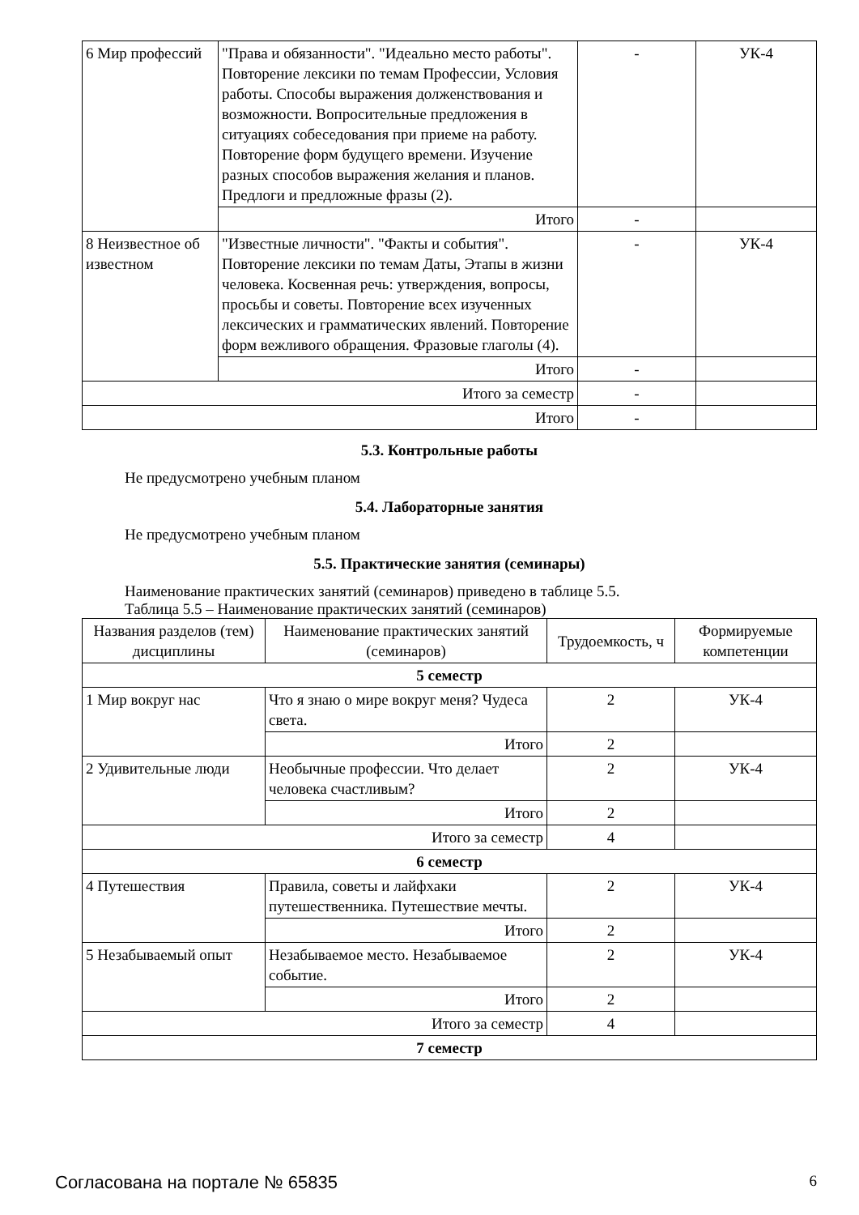| 6 Мир профессий | "Права и обязанности". "Идеально место работы". Повторение лексики по темам Профессии, Условия работы. Способы выражения долженствования и возможности. Вопросительные предложения в ситуациях собеседования при приеме на работу. Повторение форм будущего времени. Изучение разных способов выражения желания и планов. Предлоги и предложные фразы (2). | - | УК-4 |
| | Итого | - | |
| 8 Неизвестное об известном | "Известные личности". "Факты и события". Повторение лексики по темам Даты, Этапы в жизни человека. Косвенная речь: утверждения, вопросы, просьбы и советы. Повторение всех изученных лексических и грамматических явлений. Повторение форм вежливого обращения. Фразовые глаголы (4). | - | УК-4 |
| | Итого | - | |
| Итого за семестр | | - | |
| Итого | | - | |
5.3. Контрольные работы
Не предусмотрено учебным планом
5.4. Лабораторные занятия
Не предусмотрено учебным планом
5.5. Практические занятия (семинары)
Наименование практических занятий (семинаров) приведено в таблице 5.5.
Таблица 5.5 – Наименование практических занятий (семинаров)
| Названия разделов (тем) дисциплины | Наименование практических занятий (семинаров) | Трудоемкость, ч | Формируемые компетенции |
| --- | --- | --- | --- |
| 5 семестр | | | |
| 1 Мир вокруг нас | Что я знаю о мире вокруг меня? Чудеса света. | 2 | УК-4 |
| | Итого | 2 | |
| 2 Удивительные люди | Необычные профессии. Что делает человека счастливым? | 2 | УК-4 |
| | Итого | 2 | |
| Итого за семестр | | 4 | |
| 6 семестр | | | |
| 4 Путешествия | Правила, советы и лайфхаки путешественника. Путешествие мечты. | 2 | УК-4 |
| | Итого | 2 | |
| 5 Незабываемый опыт | Незабываемое место. Незабываемое событие. | 2 | УК-4 |
| | Итого | 2 | |
| Итого за семестр | | 4 | |
| 7 семестр | | | |
Согласована на портале № 65835 6